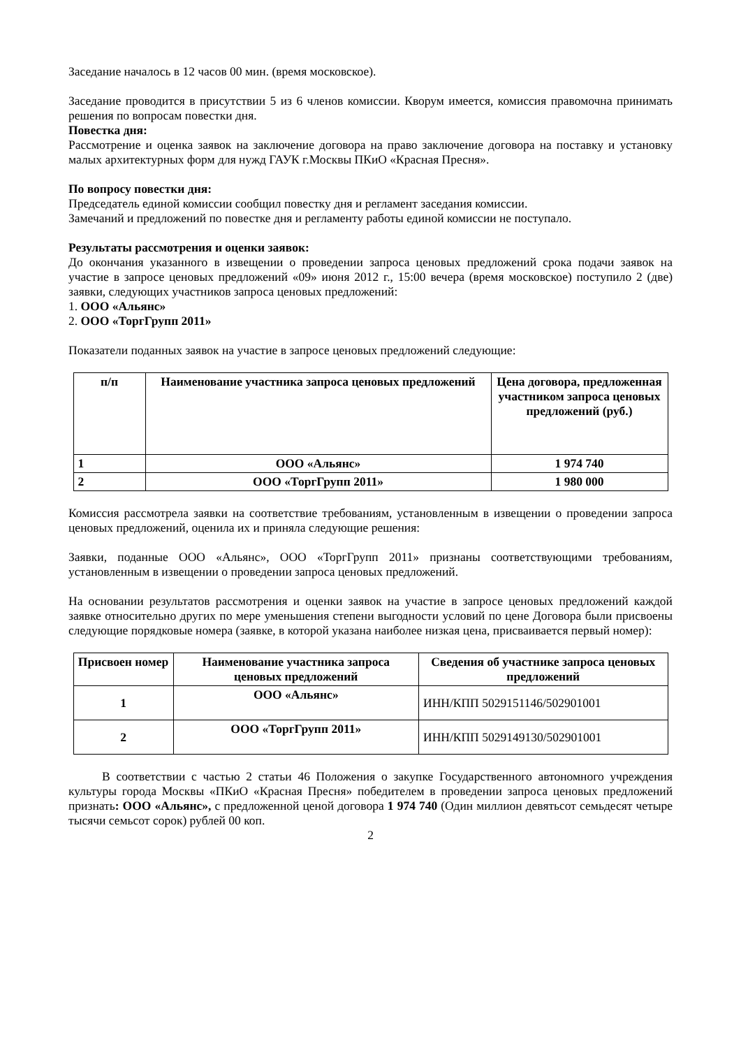Заседание началось в 12 часов 00 мин. (время московское).
Заседание проводится в присутствии 5 из 6 членов комиссии. Кворум имеется, комиссия правомочна принимать решения по вопросам повестки дня.
Повестка дня:
Рассмотрение и оценка заявок на заключение договора на право заключение договора на поставку и установку малых архитектурных форм для нужд ГАУК г.Москвы ПКиО «Красная Пресня».
По вопросу повестки дня:
Председатель единой комиссии сообщил повестку дня и регламент заседания комиссии.
Замечаний и предложений по повестке дня и регламенту работы единой комиссии не поступало.
Результаты рассмотрения и оценки заявок:
До окончания указанного в извещении о проведении запроса ценовых предложений срока подачи заявок на участие в запросе ценовых предложений «09» июня 2012 г., 15:00 вечера (время московское) поступило 2 (две) заявки, следующих участников запроса ценовых предложений:
1. ООО «Альянс»
2. ООО «ТоргГрупп 2011»
Показатели поданных заявок на участие в запросе ценовых предложений следующие:
| п/п | Наименование участника запроса ценовых предложений | Цена договора, предложенная участником запроса ценовых предложений (руб.) |
| --- | --- | --- |
| 1 | ООО «Альянс» | 1 974 740 |
| 2 | ООО «ТоргГрупп 2011» | 1 980 000 |
Комиссия рассмотрела заявки на соответствие требованиям, установленным в извещении о проведении запроса ценовых предложений, оценила их и приняла следующие решения:
Заявки, поданные ООО «Альянс», ООО «ТоргГрупп 2011» признаны соответствующими требованиям, установленным в извещении о проведении запроса ценовых предложений.
На основании результатов рассмотрения и оценки заявок на участие в запросе ценовых предложений каждой заявке относительно других по мере уменьшения степени выгодности условий по цене Договора были присвоены следующие порядковые номера (заявке, в которой указана наиболее низкая цена, присваивается первый номер):
| Присвоен номер | Наименование участника запроса ценовых предложений | Сведения об участнике запроса ценовых предложений |
| --- | --- | --- |
| 1 | ООО «Альянс» | ИНН/КПП 5029151146/502901001 |
| 2 | ООО «ТоргГрупп 2011» | ИНН/КПП 5029149130/502901001 |
В соответствии с частью 2 статьи 46 Положения о закупке Государственного автономного учреждения культуры города Москвы «ПКиО «Красная Пресня» победителем в проведении запроса ценовых предложений признать: ООО «Альянс», с предложенной ценой договора 1 974 740 (Один миллион девятьсот семьдесят четыре тысячи семьсот сорок) рублей 00 коп.
2